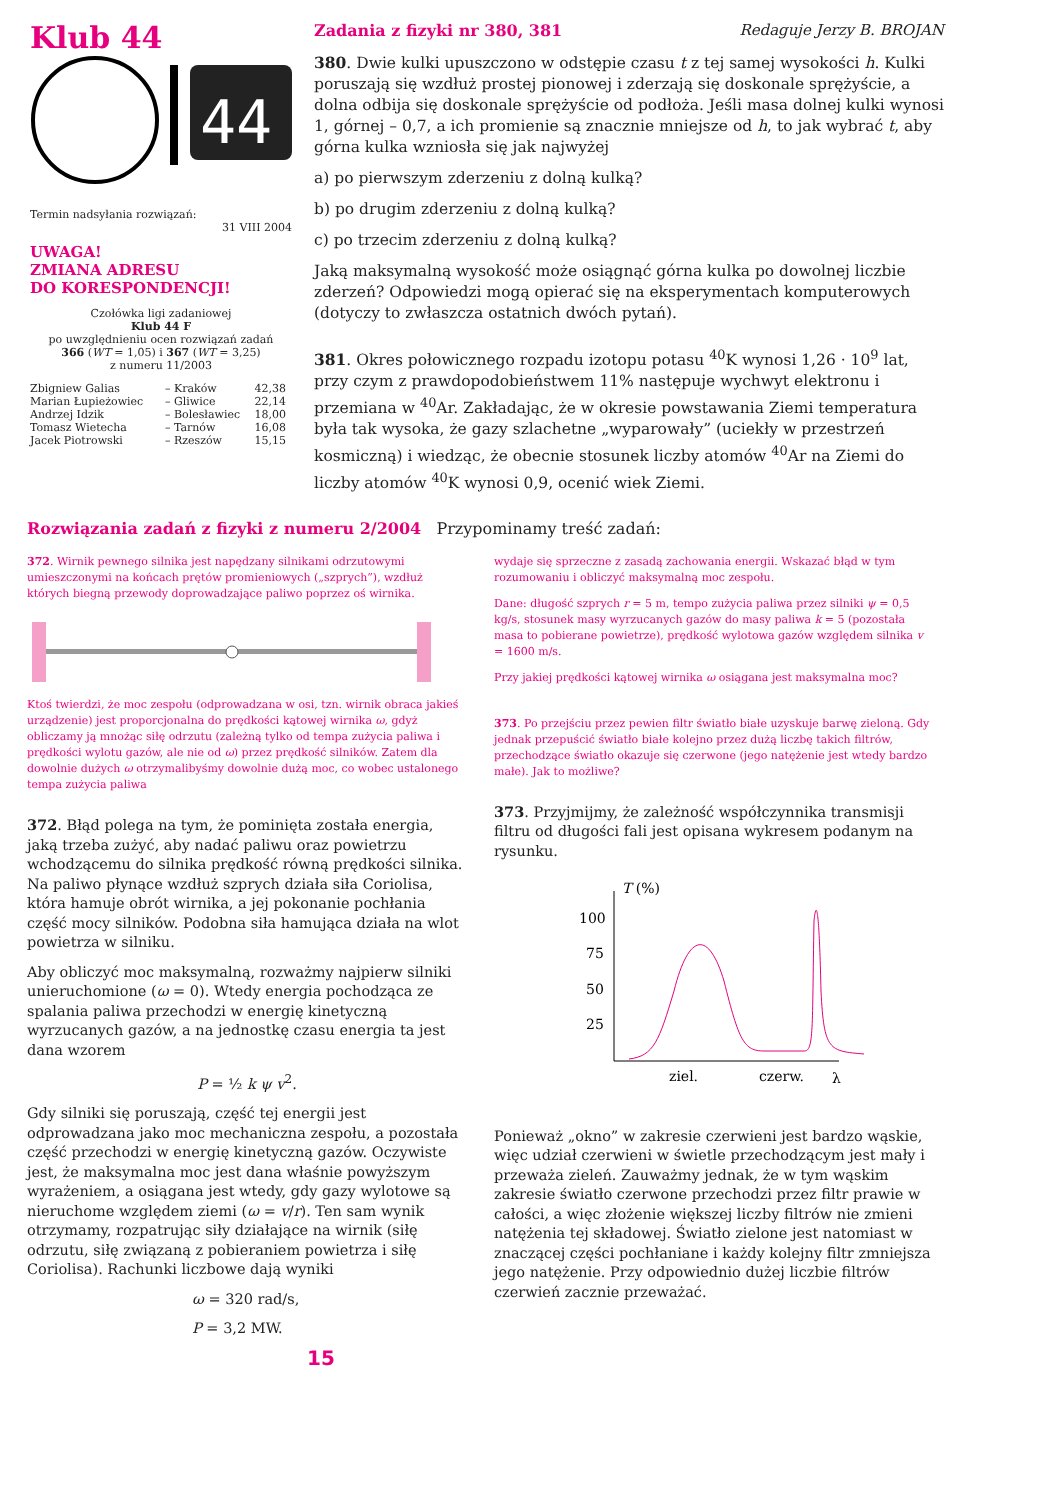Klub 44
44
Termin nadsyłania rozwiązań:
31 VIII 2004
UWAGA!
ZMIANA ADRESU
DO KORESPONDENCJI!
Czołówka ligi zadaniowej
Klub 44 F
po uwzględnieniu ocen rozwiązań zadań
366 (WT = 1,05) i 367 (WT = 3,25)
z numeru 11/2003
| Zbigniew Galias | – Kraków | 42,38 |
| Marian Łupieżowiec | – Gliwice | 22,14 |
| Andrzej Idzik | – Bolesławiec | 18,00 |
| Tomasz Wietecha | – Tarnów | 16,08 |
| Jacek Piotrowski | – Rzeszów | 15,15 |
Zadania z fizyki nr 380, 381 Redaguje Jerzy B. BROJAN
380. Dwie kulki upuszczono w odstępie czasu t z tej samej wysokości h. Kulki poruszają się wzdłuż prostej pionowej i zderzają się doskonale sprężyście, a dolna odbija się doskonale sprężyście od podłoża. Jeśli masa dolnej kulki wynosi 1, górnej – 0,7, a ich promienie są znacznie mniejsze od h, to jak wybrać t, aby górna kulka wzniosła się jak najwyżej
a) po pierwszym zderzeniu z dolną kulką?
b) po drugim zderzeniu z dolną kulką?
c) po trzecim zderzeniu z dolną kulką?
Jaką maksymalną wysokość może osiągnąć górna kulka po dowolnej liczbie zderzeń? Odpowiedzi mogą opierać się na eksperymentach komputerowych (dotyczy to zwłaszcza ostatnich dwóch pytań).
381. Okres połowicznego rozpadu izotopu potasu <sup>40</sup>K wynosi 1,26 · 10<sup>9</sup> lat, przy czym z prawdopodobieństwem 11% następuje wychwyt elektronu i przemiana w <sup>40</sup>Ar. Zakładając, że w okresie powstawania Ziemi temperatura była tak wysoka, że gazy szlachetne „wyparowały” (uciekły w przestrzeń kosmiczną) i wiedząc, że obecnie stosunek liczby atomów <sup>40</sup>Ar na Ziemi do liczby atomów <sup>40</sup>K wynosi 0,9, ocenić wiek Ziemi.
Rozwiązania zadań z fizyki z numeru 2/2004 Przypominamy treść zadań:
372. Wirnik pewnego silnika jest napędzany silnikami odrzutowymi umieszczonymi na końcach prętów promieniowych („szprych”), wzdłuż których biegną przewody doprowadzające paliwo poprzez oś wirnika.
Ktoś twierdzi, że moc zespołu (odprowadzana w osi, tzn. wirnik obraca jakieś urządzenie) jest proporcjonalna do prędkości kątowej wirnika ω, gdyż obliczamy ją mnożąc siłę odrzutu (zależną tylko od tempa zużycia paliwa i prędkości wylotu gazów, ale nie od ω) przez prędkość silników. Zatem dla dowolnie dużych ω otrzymalibyśmy dowolnie dużą moc, co wobec ustalonego tempa zużycia paliwa
372. Błąd polega na tym, że pominięta została energia, jaką trzeba zużyć, aby nadać paliwu oraz powietrzu wchodzącemu do silnika prędkość równą prędkości silnika. Na paliwo płynące wzdłuż szprych działa siła Coriolisa, która hamuje obrót wirnika, a jej pokonanie pochłania część mocy silników. Podobna siła hamująca działa na wlot powietrza w silniku.
Aby obliczyć moc maksymalną, rozważmy najpierw silniki unieruchomione (ω = 0). Wtedy energia pochodząca ze spalania paliwa przechodzi w energię kinetyczną wyrzucanych gazów, a na jednostkę czasu energia ta jest dana wzorem
P = ½ k ψ v<sup>2</sup>.
Gdy silniki się poruszają, część tej energii jest odprowadzana jako moc mechaniczna zespołu, a pozostała część przechodzi w energię kinetyczną gazów. Oczywiste jest, że maksymalna moc jest dana właśnie powyższym wyrażeniem, a osiągana jest wtedy, gdy gazy wylotowe są nieruchome względem ziemi (ω = v/r). Ten sam wynik otrzymamy, rozpatrując siły działające na wirnik (siłę odrzutu, siłę związaną z pobieraniem powietrza i siłę Coriolisa). Rachunki liczbowe dają wyniki
ω = 320 rad/s,
P = 3,2 MW.
15
wydaje się sprzeczne z zasadą zachowania energii. Wskazać błąd w tym rozumowaniu i obliczyć maksymalną moc zespołu.
Dane: długość szprych r = 5 m, tempo zużycia paliwa przez silniki ψ = 0,5 kg/s, stosunek masy wyrzucanych gazów do masy paliwa k = 5 (pozostała masa to pobierane powietrze), prędkość wylotowa gazów względem silnika v = 1600 m/s.
Przy jakiej prędkości kątowej wirnika ω osiągana jest maksymalna moc?
373. Po przejściu przez pewien filtr światło białe uzyskuje barwę zieloną. Gdy jednak przepuścić światło białe kolejno przez dużą liczbę takich filtrów, przechodzące światło okazuje się czerwone (jego natężenie jest wtedy bardzo małe). Jak to możliwe?
373. Przyjmijmy, że zależność współczynnika transmisji filtru od długości fali jest opisana wykresem podanym na rysunku.
T (%)
100
75
50
25
ziel.
czerw.
λ
Ponieważ „okno” w zakresie czerwieni jest bardzo wąskie, więc udział czerwieni w świetle przechodzącym jest mały i przeważa zieleń. Zauważmy jednak, że w tym wąskim zakresie światło czerwone przechodzi przez filtr prawie w całości, a więc złożenie większej liczby filtrów nie zmieni natężenia tej składowej. Światło zielone jest natomiast w znaczącej części pochłaniane i każdy kolejny filtr zmniejsza jego natężenie. Przy odpowiednio dużej liczbie filtrów czerwień zacznie przeważać.